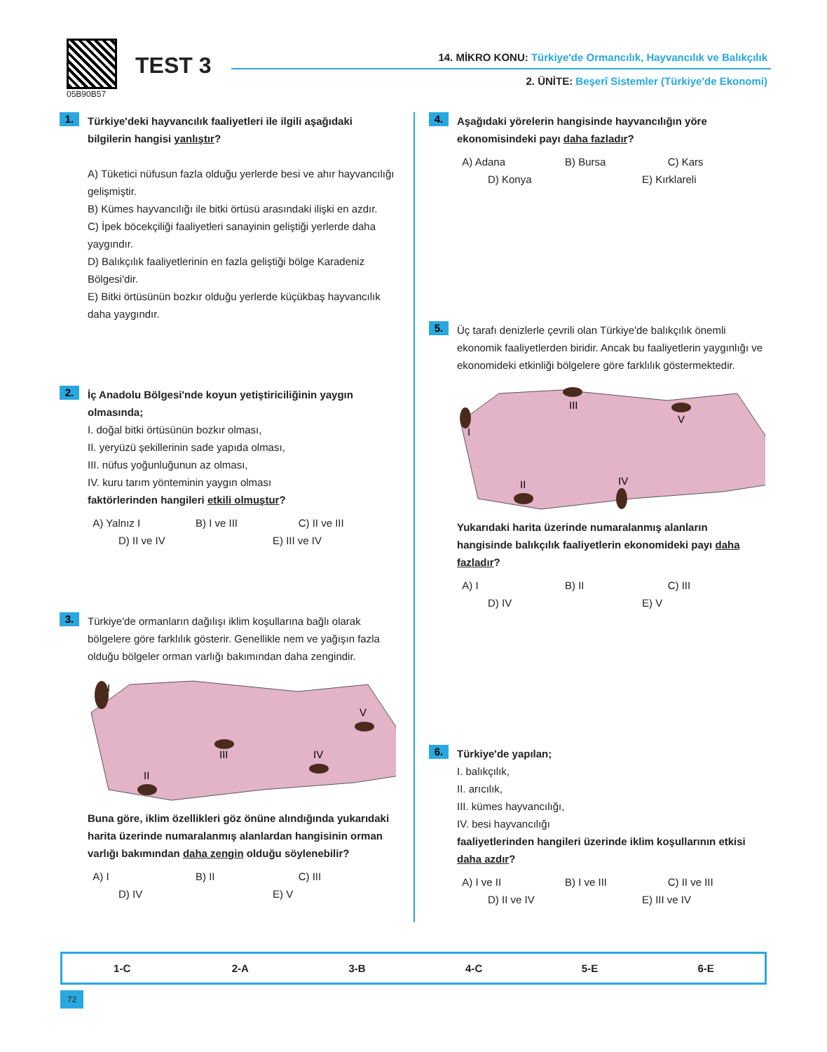05B90B57
TEST 3
14. MİKRO KONU: Türkiye'de Ormancılık, Hayvancılık ve Balıkçılık
2. ÜNİTE: Beşerî Sistemler (Türkiye'de Ekonomi)
1.
Türkiye'deki hayvancılık faaliyetleri ile ilgili aşağıdaki bilgilerin hangisi yanlıştır?
A) Tüketici nüfusun fazla olduğu yerlerde besi ve ahır hayvancılığı gelişmiştir.
B) Kümes hayvancılığı ile bitki örtüsü arasındaki ilişki en azdır.
C) İpek böcekçiliği faaliyetleri sanayinin geliştiği yerlerde daha yaygındır.
D) Balıkçılık faaliyetlerinin en fazla geliştiği bölge Karadeniz Bölgesi'dir.
E) Bitki örtüsünün bozkır olduğu yerlerde küçükbaş hayvancılık daha yaygındır.
2.
İç Anadolu Bölgesi'nde koyun yetiştiriciliğinin yaygın olmasında;
I. doğal bitki örtüsünün bozkır olması,
II. yeryüzü şekillerinin sade yapıda olması,
III. nüfus yoğunluğunun az olması,
IV. kuru tarım yönteminin yaygın olması
faktörlerinden hangileri etkili olmuştur?
A) Yalnız I B) I ve III C) II ve III D) II ve IV E) III ve IV
3.
Türkiye'de ormanların dağılışı iklim koşullarına bağlı olarak bölgelere göre farklılık gösterir. Genellikle nem ve yağışın fazla olduğu bölgeler orman varlığı bakımından daha zengindir.
I
II
III
IV
V
Buna göre, iklim özellikleri göz önüne alındığında yukarıdaki harita üzerinde numaralanmış alanlardan hangisinin orman varlığı bakımından daha zengin olduğu söylenebilir?
A) I B) II C) III D) IV E) V
4.
Aşağıdaki yörelerin hangisinde hayvancılığın yöre ekonomisindeki payı daha fazladır?
A) Adana B) Bursa C) Kars D) Konya E) Kırklareli
5.
Üç tarafı denizlerle çevrili olan Türkiye'de balıkçılık önemli ekonomik faaliyetlerden biridir. Ancak bu faaliyetlerin yaygınlığı ve ekonomideki etkinliği bölgelere göre farklılık göstermektedir.
I
II
III
IV
V
Yukarıdaki harita üzerinde numaralanmış alanların hangisinde balıkçılık faaliyetlerin ekonomideki payı daha fazladır?
A) I B) II C) III D) IV E) V
6.
Türkiye'de yapılan;
I. balıkçılık,
II. arıcılık,
III. kümes hayvancılığı,
IV. besi hayvancılığı
faaliyetlerinden hangileri üzerinde iklim koşullarının etkisi daha azdır?
A) I ve II B) I ve III C) II ve III D) II ve IV E) III ve IV
| 1-C | 2-A | 3-B | 4-C | 5-E | 6-E |
72